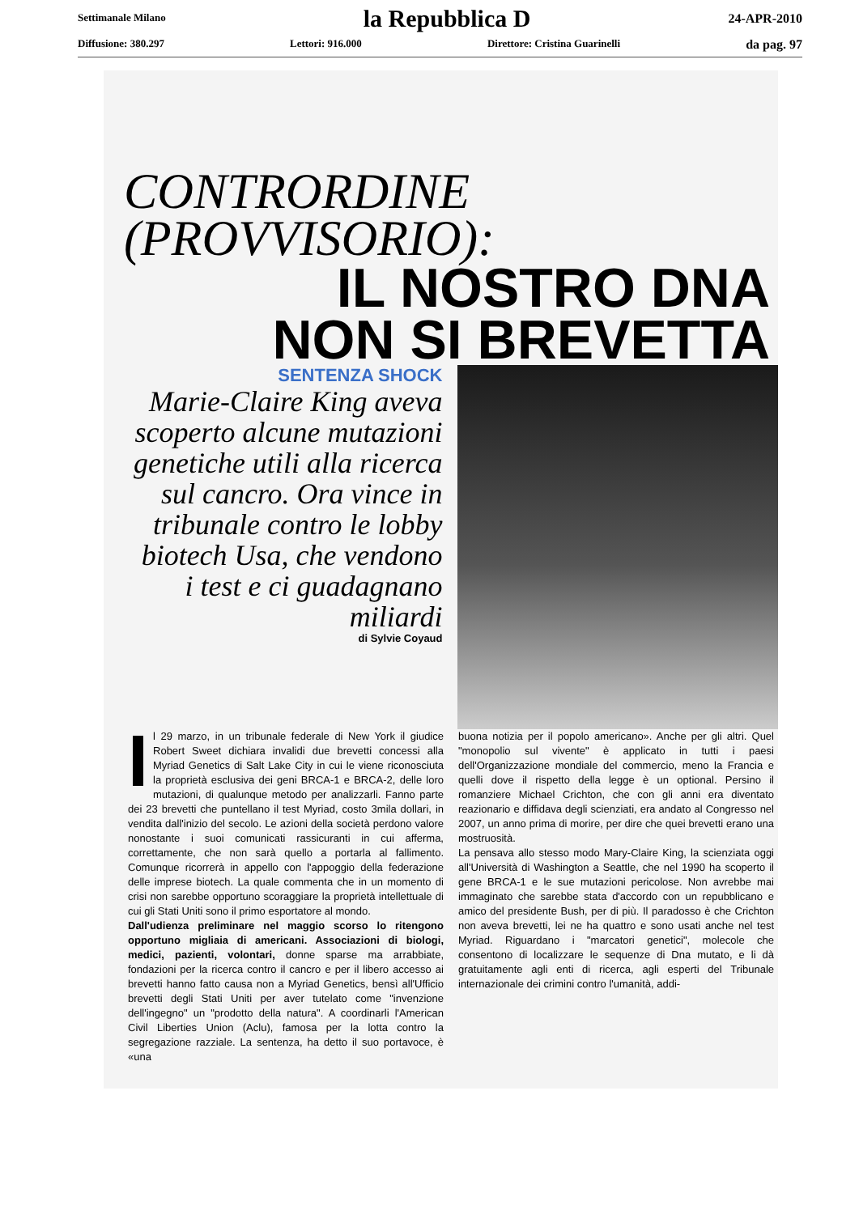Settimanale Milano la Repubblica D 24-APR-2010
Diffusione: 380.297 Lettori: 916.000 Direttore: Cristina Guarinelli da pag. 97
CONTRORDINE
(PROVVISORIO):
IL NOSTRO DNA
NON SI BREVETTA
SENTENZA SHOCK
Marie-Claire King aveva scoperto alcune mutazioni genetiche utili alla ricerca sul cancro. Ora vince in tribunale contro le lobby biotech Usa, che vendono i test e ci guadagnano miliardi
di Sylvie Coyaud
Il 29 marzo, in un tribunale federale di New York il giudice Robert Sweet dichiara invalidi due brevetti concessi alla Myriad Genetics di Salt Lake City in cui le viene riconosciuta la proprietà esclusiva dei geni BRCA-1 e BRCA-2, delle loro mutazioni, di qualunque metodo per analizzarli. Fanno parte dei 23 brevetti che puntellano il test Myriad, costo 3mila dollari, in vendita dall'inizio del secolo. Le azioni della società perdono valore nonostante i suoi comunicati rassicuranti in cui afferma, correttamente, che non sarà quello a portarla al fallimento. Comunque ricorrerà in appello con l'appoggio della federazione delle imprese biotech. La quale commenta che in un momento di crisi non sarebbe opportuno scoraggiare la proprietà intellettuale di cui gli Stati Uniti sono il primo esportatore al mondo.
Dall'udienza preliminare nel maggio scorso lo ritengono opportuno migliaia di americani. Associazioni di biologi, medici, pazienti, volontari, donne sparse ma arrabbiate, fondazioni per la ricerca contro il cancro e per il libero accesso ai brevetti hanno fatto causa non a Myriad Genetics, bensì all'Ufficio brevetti degli Stati Uniti per aver tutelato come "invenzione dell'ingegno" un "prodotto della natura". A coordinarli l'American Civil Liberties Union (Aclu), famosa per la lotta contro la segregazione razziale. La sentenza, ha detto il suo portavoce, è «una
buona notizia per il popolo americano». Anche per gli altri. Quel "monopolio sul vivente" è applicato in tutti i paesi dell'Organizzazione mondiale del commercio, meno la Francia e quelli dove il rispetto della legge è un optional. Persino il romanziere Michael Crichton, che con gli anni era diventato reazionario e diffidava degli scienziati, era andato al Congresso nel 2007, un anno prima di morire, per dire che quei brevetti erano una mostruosità.
La pensava allo stesso modo Mary-Claire King, la scienziata oggi all'Università di Washington a Seattle, che nel 1990 ha scoperto il gene BRCA-1 e le sue mutazioni pericolose. Non avrebbe mai immaginato che sarebbe stata d'accordo con un repubblicano e amico del presidente Bush, per di più. Il paradosso è che Crichton non aveva brevetti, lei ne ha quattro e sono usati anche nel test Myriad. Riguardano i "marcatori genetici", molecole che consentono di localizzare le sequenze di Dna mutato, e li dà gratuitamente agli enti di ricerca, agli esperti del Tribunale internazionale dei crimini contro l'umanità, addi-